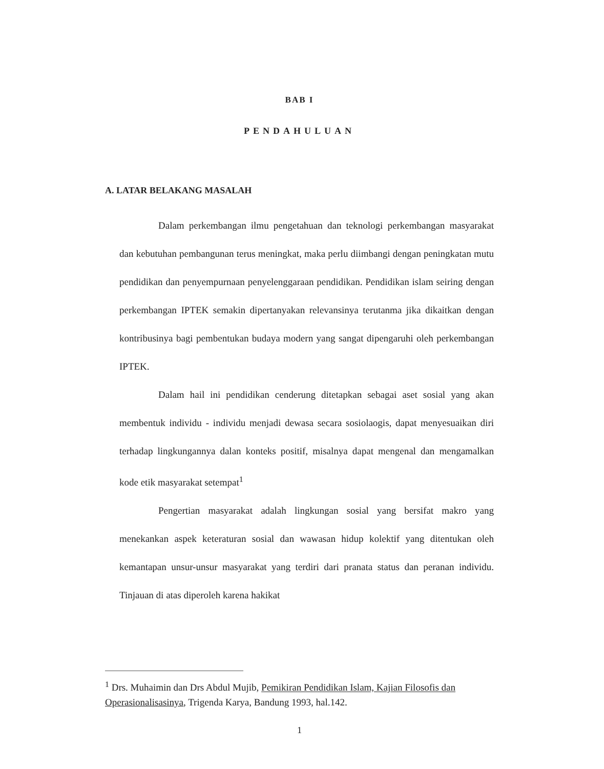BAB I
PENDAHULUAN
A. LATAR BELAKANG MASALAH
Dalam perkembangan ilmu pengetahuan dan teknologi perkembangan masyarakat dan kebutuhan pembangunan terus meningkat, maka perlu diimbangi dengan peningkatan mutu pendidikan dan penyempurnaan penyelenggaraan pendidikan. Pendidikan islam seiring dengan perkembangan IPTEK semakin dipertanyakan relevansinya terutanma jika dikaitkan dengan kontribusinya bagi pembentukan budaya modern yang sangat dipengaruhi oleh perkembangan IPTEK.
Dalam hail ini pendidikan cenderung ditetapkan sebagai aset sosial yang akan membentuk individu - individu menjadi dewasa secara sosiolaogis, dapat menyesuaikan diri terhadap lingkungannya dalan konteks positif, misalnya dapat mengenal dan mengamalkan kode etik masyarakat setempat<sup>1</sup>
Pengertian masyarakat adalah lingkungan sosial yang bersifat makro yang menekankan aspek keteraturan sosial dan wawasan hidup kolektif yang ditentukan oleh kemantapan unsur-unsur masyarakat yang terdiri dari pranata status dan peranan individu. Tinjauan di atas diperoleh karena hakikat
<sup>1</sup> Drs. Muhaimin dan Drs Abdul Mujib, Pemikiran Pendidikan Islam, Kajian Filosofis dan Operasionalisasinya, Trigenda Karya, Bandung 1993, hal.142.
1